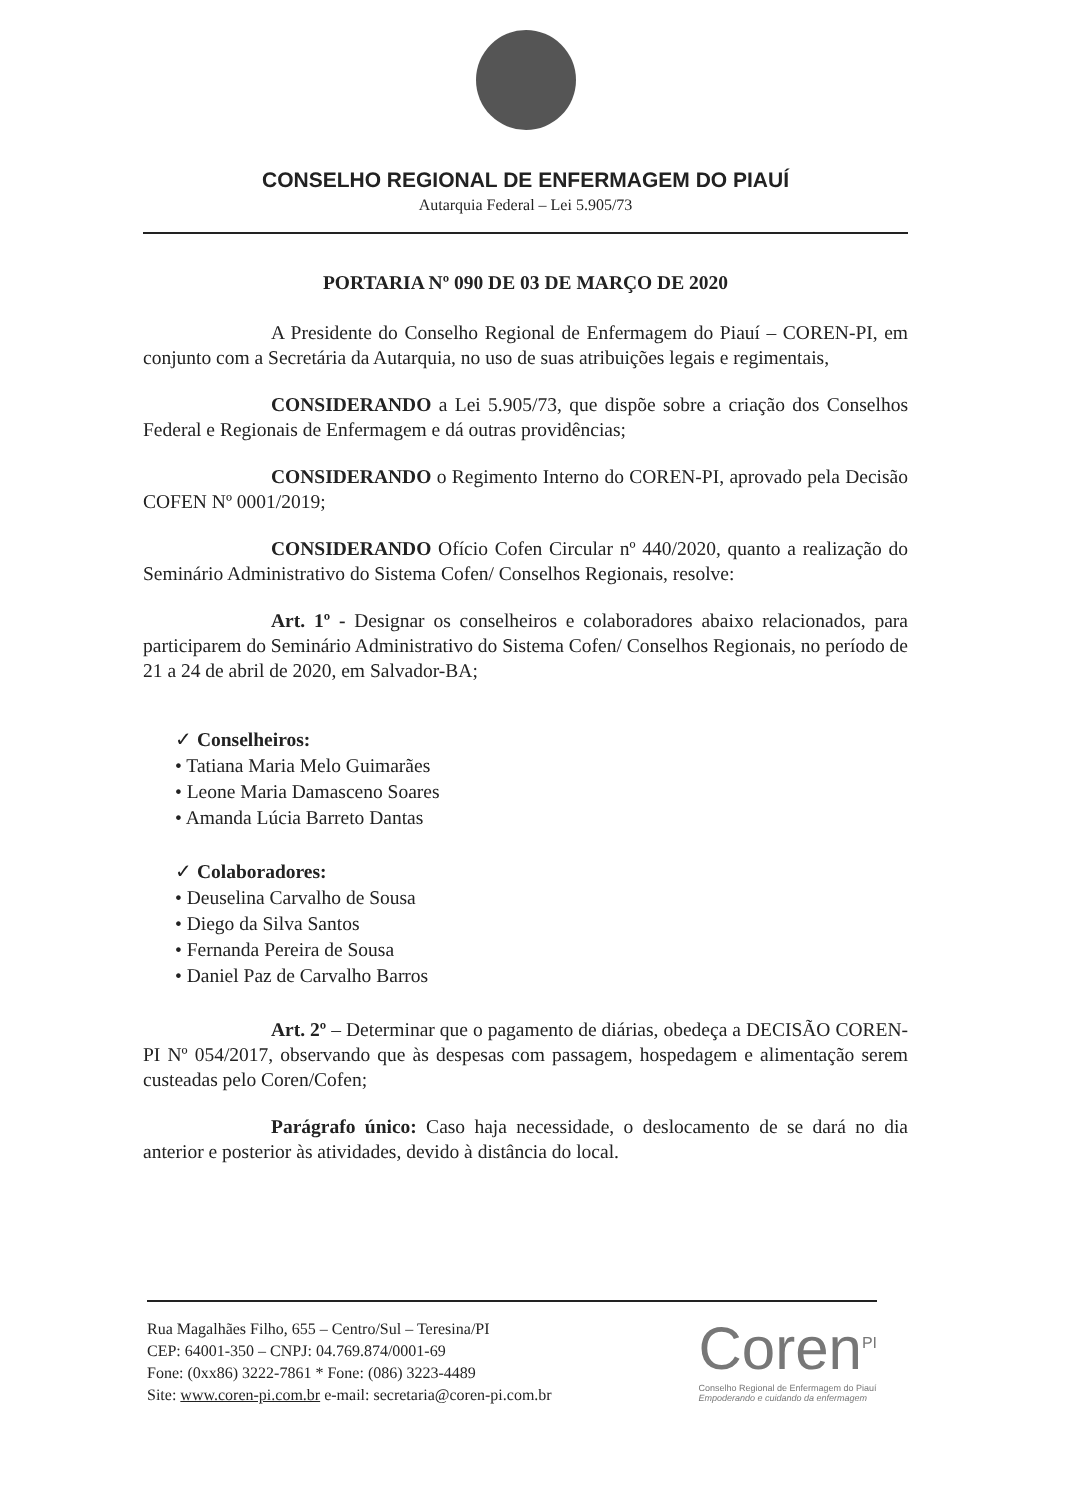CONSELHO REGIONAL DE ENFERMAGEM DO PIAUÍ
Autarquia Federal – Lei 5.905/73
PORTARIA Nº 090 DE 03 DE MARÇO DE 2020
A Presidente do Conselho Regional de Enfermagem do Piauí – COREN-PI, em conjunto com a Secretária da Autarquia, no uso de suas atribuições legais e regimentais,
CONSIDERANDO a Lei 5.905/73, que dispõe sobre a criação dos Conselhos Federal e Regionais de Enfermagem e dá outras providências;
CONSIDERANDO o Regimento Interno do COREN-PI, aprovado pela Decisão COFEN Nº 0001/2019;
CONSIDERANDO Ofício Cofen Circular nº 440/2020, quanto a realização do Seminário Administrativo do Sistema Cofen/ Conselhos Regionais, resolve:
Art. 1º - Designar os conselheiros e colaboradores abaixo relacionados, para participarem do Seminário Administrativo do Sistema Cofen/ Conselhos Regionais, no período de 21 a 24 de abril de 2020, em Salvador-BA;
✓ Conselheiros:
• Tatiana Maria Melo Guimarães
• Leone Maria Damasceno Soares
• Amanda Lúcia Barreto Dantas
✓ Colaboradores:
• Deuselina Carvalho de Sousa
• Diego da Silva Santos
• Fernanda Pereira de Sousa
• Daniel Paz de Carvalho Barros
Art. 2º – Determinar que o pagamento de diárias, obedeça a DECISÃO COREN-PI Nº 054/2017, observando que às despesas com passagem, hospedagem e alimentação serem custeadas pelo Coren/Cofen;
Parágrafo único: Caso haja necessidade, o deslocamento de se dará no dia anterior e posterior às atividades, devido à distância do local.
Rua Magalhães Filho, 655 – Centro/Sul – Teresina/PI
CEP: 64001-350 – CNPJ: 04.769.874/0001-69
Fone: (0xx86) 3222-7861 * Fone: (086) 3223-4489
Site: www.coren-pi.com.br e-mail: secretaria@coren-pi.com.br
Coren<sup>PI</sup>
Conselho Regional de Enfermagem do Piauí
Empoderando e cuidando da enfermagem